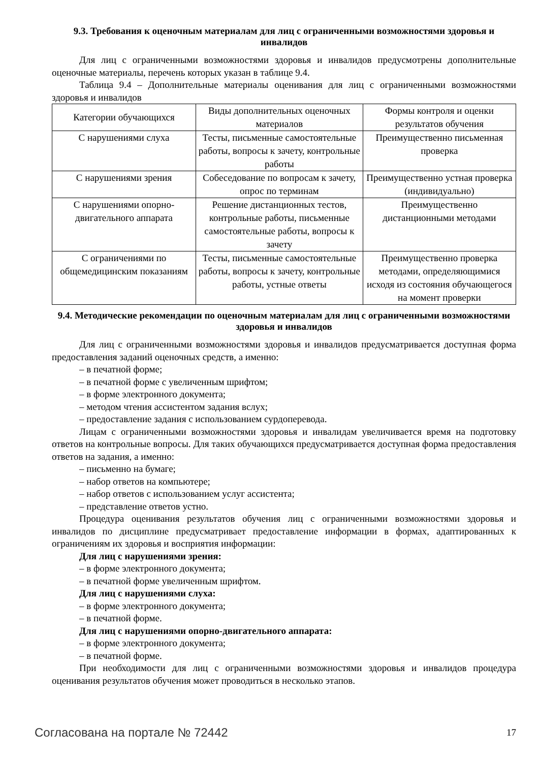9.3. Требования к оценочным материалам для лиц с ограниченными возможностями здоровья и инвалидов
Для лиц с ограниченными возможностями здоровья и инвалидов предусмотрены дополнительные оценочные материалы, перечень которых указан в таблице 9.4.
Таблица 9.4 – Дополнительные материалы оценивания для лиц с ограниченными возможностями здоровья и инвалидов
| Категории обучающихся | Виды дополнительных оценочных материалов | Формы контроля и оценки результатов обучения |
| С нарушениями слуха | Тесты, письменные самостоятельные работы, вопросы к зачету, контрольные работы | Преимущественно письменная проверка |
| С нарушениями зрения | Собеседование по вопросам к зачету, опрос по терминам | Преимущественно устная проверка (индивидуально) |
| С нарушениями опорно-двигательного аппарата | Решение дистанционных тестов, контрольные работы, письменные самостоятельные работы, вопросы к зачету | Преимущественно дистанционными методами |
| С ограничениями по общемедицинским показаниям | Тесты, письменные самостоятельные работы, вопросы к зачету, контрольные работы, устные ответы | Преимущественно проверка методами, определяющимися исходя из состояния обучающегося на момент проверки |
9.4. Методические рекомендации по оценочным материалам для лиц с ограниченными возможностями здоровья и инвалидов
Для лиц с ограниченными возможностями здоровья и инвалидов предусматривается доступная форма предоставления заданий оценочных средств, а именно:
– в печатной форме;
– в печатной форме с увеличенным шрифтом;
– в форме электронного документа;
– методом чтения ассистентом задания вслух;
– предоставление задания с использованием сурдоперевода.
Лицам с ограниченными возможностями здоровья и инвалидам увеличивается время на подготовку ответов на контрольные вопросы. Для таких обучающихся предусматривается доступная форма предоставления ответов на задания, а именно:
– письменно на бумаге;
– набор ответов на компьютере;
– набор ответов с использованием услуг ассистента;
– представление ответов устно.
Процедура оценивания результатов обучения лиц с ограниченными возможностями здоровья и инвалидов по дисциплине предусматривает предоставление информации в формах, адаптированных к ограничениям их здоровья и восприятия информации:
Для лиц с нарушениями зрения:
– в форме электронного документа;
– в печатной форме увеличенным шрифтом.
Для лиц с нарушениями слуха:
– в форме электронного документа;
– в печатной форме.
Для лиц с нарушениями опорно-двигательного аппарата:
– в форме электронного документа;
– в печатной форме.
При необходимости для лиц с ограниченными возможностями здоровья и инвалидов процедура оценивания результатов обучения может проводиться в несколько этапов.
Согласована на портале № 72442 17